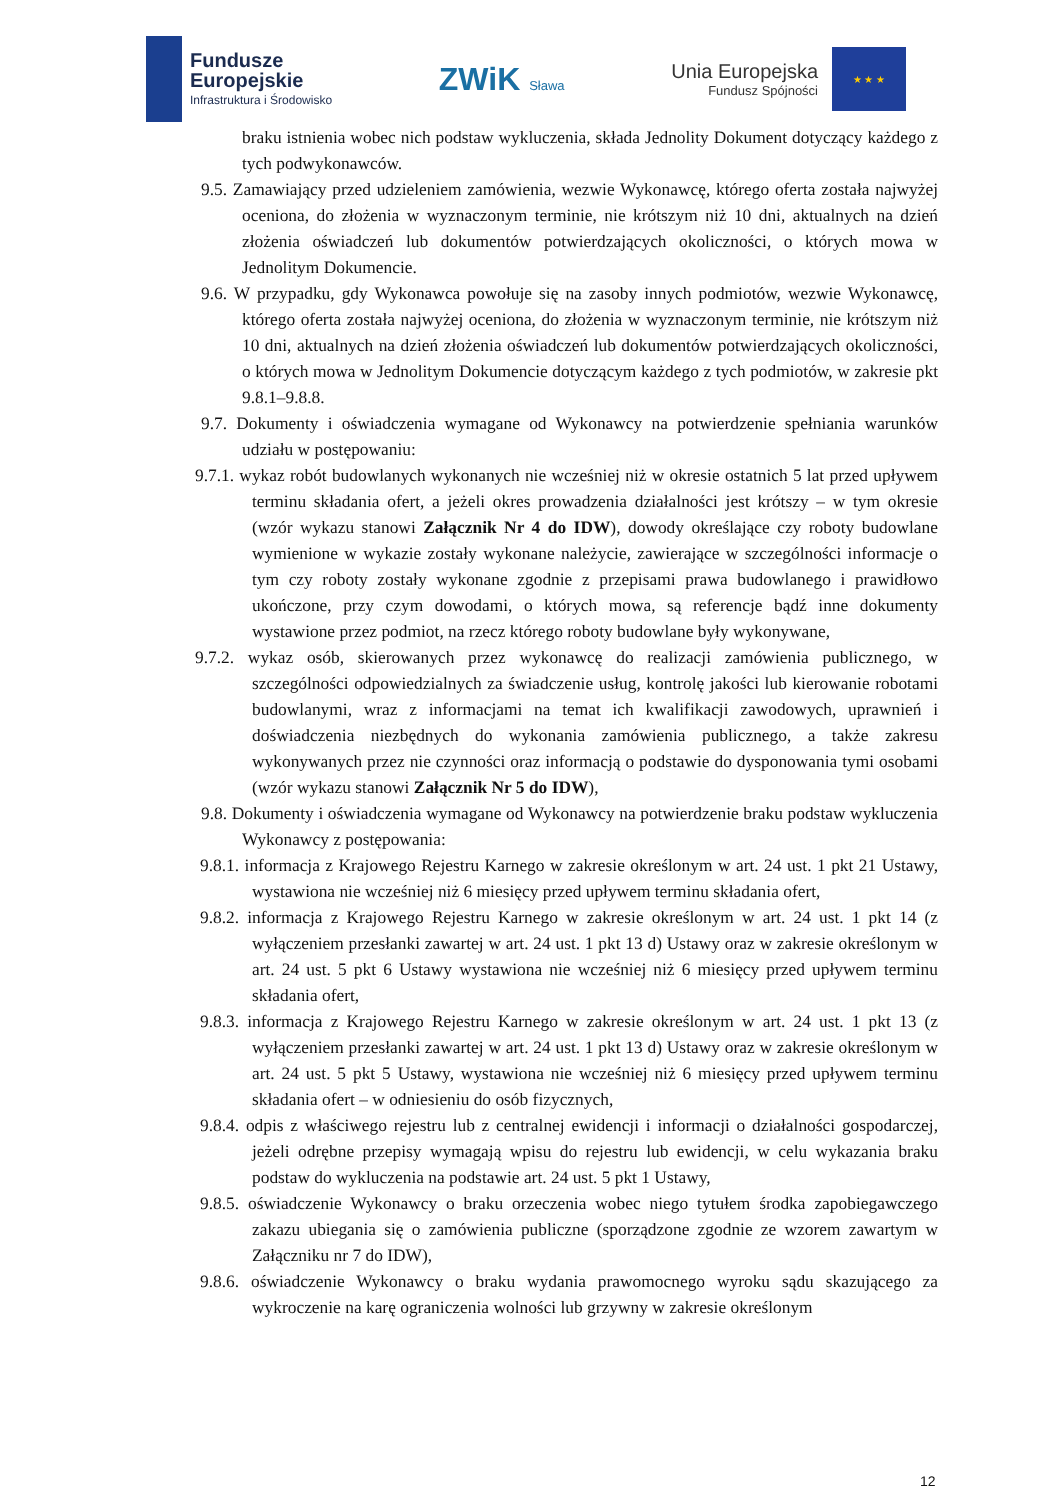Fundusze
Europejskie
Infrastruktura i Środowisko
ZWiK Sława
Unia Europejska
Fundusz Spójności
★ ★ ★
braku istnienia wobec nich podstaw wykluczenia, składa Jednolity Dokument dotyczący każdego z tych podwykonawców.
9.5. Zamawiający przed udzieleniem zamówienia, wezwie Wykonawcę, którego oferta została najwyżej oceniona, do złożenia w wyznaczonym terminie, nie krótszym niż 10 dni, aktualnych na dzień złożenia oświadczeń lub dokumentów potwierdzających okoliczności, o których mowa w Jednolitym Dokumencie.
9.6. W przypadku, gdy Wykonawca powołuje się na zasoby innych podmiotów, wezwie Wykonawcę, którego oferta została najwyżej oceniona, do złożenia w wyznaczonym terminie, nie krótszym niż 10 dni, aktualnych na dzień złożenia oświadczeń lub dokumentów potwierdzających okoliczności, o których mowa w Jednolitym Dokumencie dotyczącym każdego z tych podmiotów, w zakresie pkt 9.8.1–9.8.8.
9.7. Dokumenty i oświadczenia wymagane od Wykonawcy na potwierdzenie spełniania warunków udziału w postępowaniu:
9.7.1. wykaz robót budowlanych wykonanych nie wcześniej niż w okresie ostatnich 5 lat przed upływem terminu składania ofert, a jeżeli okres prowadzenia działalności jest krótszy – w tym okresie (wzór wykazu stanowi Załącznik Nr 4 do IDW), dowody określające czy roboty budowlane wymienione w wykazie zostały wykonane należycie, zawierające w szczególności informacje o tym czy roboty zostały wykonane zgodnie z przepisami prawa budowlanego i prawidłowo ukończone, przy czym dowodami, o których mowa, są referencje bądź inne dokumenty wystawione przez podmiot, na rzecz którego roboty budowlane były wykonywane,
9.7.2. wykaz osób, skierowanych przez wykonawcę do realizacji zamówienia publicznego, w szczególności odpowiedzialnych za świadczenie usług, kontrolę jakości lub kierowanie robotami budowlanymi, wraz z informacjami na temat ich kwalifikacji zawodowych, uprawnień i doświadczenia niezbędnych do wykonania zamówienia publicznego, a także zakresu wykonywanych przez nie czynności oraz informacją o podstawie do dysponowania tymi osobami (wzór wykazu stanowi Załącznik Nr 5 do IDW),
9.8. Dokumenty i oświadczenia wymagane od Wykonawcy na potwierdzenie braku podstaw wykluczenia Wykonawcy z postępowania:
9.8.1. informacja z Krajowego Rejestru Karnego w zakresie określonym w art. 24 ust. 1 pkt 21 Ustawy, wystawiona nie wcześniej niż 6 miesięcy przed upływem terminu składania ofert,
9.8.2. informacja z Krajowego Rejestru Karnego w zakresie określonym w art. 24 ust. 1 pkt 14 (z wyłączeniem przesłanki zawartej w art. 24 ust. 1 pkt 13 d) Ustawy oraz w zakresie określonym w art. 24 ust. 5 pkt 6 Ustawy wystawiona nie wcześniej niż 6 miesięcy przed upływem terminu składania ofert,
9.8.3. informacja z Krajowego Rejestru Karnego w zakresie określonym w art. 24 ust. 1 pkt 13 (z wyłączeniem przesłanki zawartej w art. 24 ust. 1 pkt 13 d) Ustawy oraz w zakresie określonym w art. 24 ust. 5 pkt 5 Ustawy, wystawiona nie wcześniej niż 6 miesięcy przed upływem terminu składania ofert – w odniesieniu do osób fizycznych,
9.8.4. odpis z właściwego rejestru lub z centralnej ewidencji i informacji o działalności gospodarczej, jeżeli odrębne przepisy wymagają wpisu do rejestru lub ewidencji, w celu wykazania braku podstaw do wykluczenia na podstawie art. 24 ust. 5 pkt 1 Ustawy,
9.8.5. oświadczenie Wykonawcy o braku orzeczenia wobec niego tytułem środka zapobiegawczego zakazu ubiegania się o zamówienia publiczne (sporządzone zgodnie ze wzorem zawartym w Załączniku nr 7 do IDW),
9.8.6. oświadczenie Wykonawcy o braku wydania prawomocnego wyroku sądu skazującego za wykroczenie na karę ograniczenia wolności lub grzywny w zakresie określonym
12